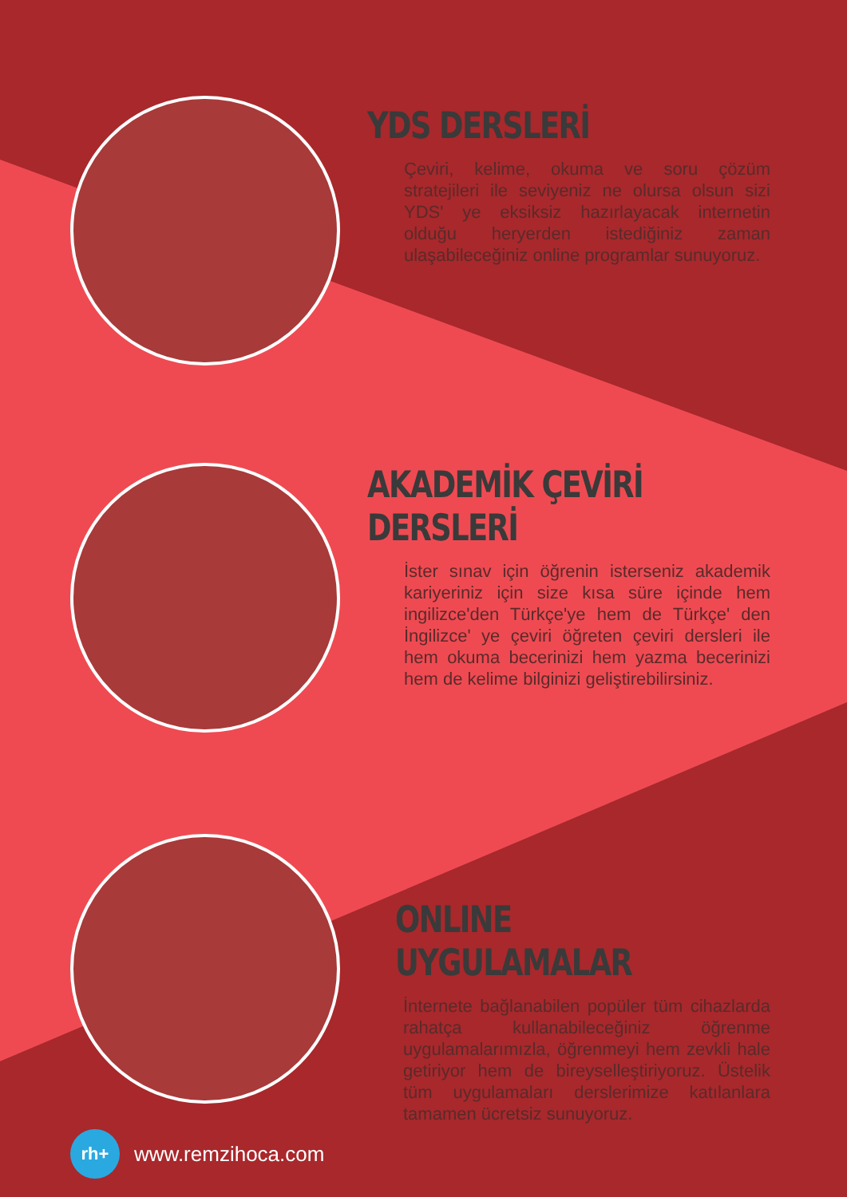YDS DERSLERİ
Çeviri, kelime, okuma ve soru çözüm stratejileri ile seviyeniz ne olursa olsun sizi YDS' ye eksiksiz hazırlayacak internetin olduğu heryerden istediğiniz zaman ulaşabileceğiniz online programlar sunuyoruz.
AKADEMİK ÇEVİRİ DERSLERİ
İster sınav için öğrenin isterseniz akademik kariyeriniz için size kısa süre içinde hem ingilizce'den Türkçe'ye hem de Türkçe' den İngilizce' ye çeviri öğreten çeviri dersleri ile hem okuma becerinizi hem yazma becerinizi hem de kelime bilginizi geliştirebilirsiniz.
ONLINE UYGULAMALAR
İnternete bağlanabilen popüler tüm cihazlarda rahatça kullanabileceğiniz öğrenme uygulamalarımızla, öğrenmeyi hem zevkli hale getiriyor hem de bireyselleştiriyoruz. Üstelik tüm uygulamaları derslerimize katılanlara tamamen ücretsiz sunuyoruz.
rh+
www.remzihoca.com